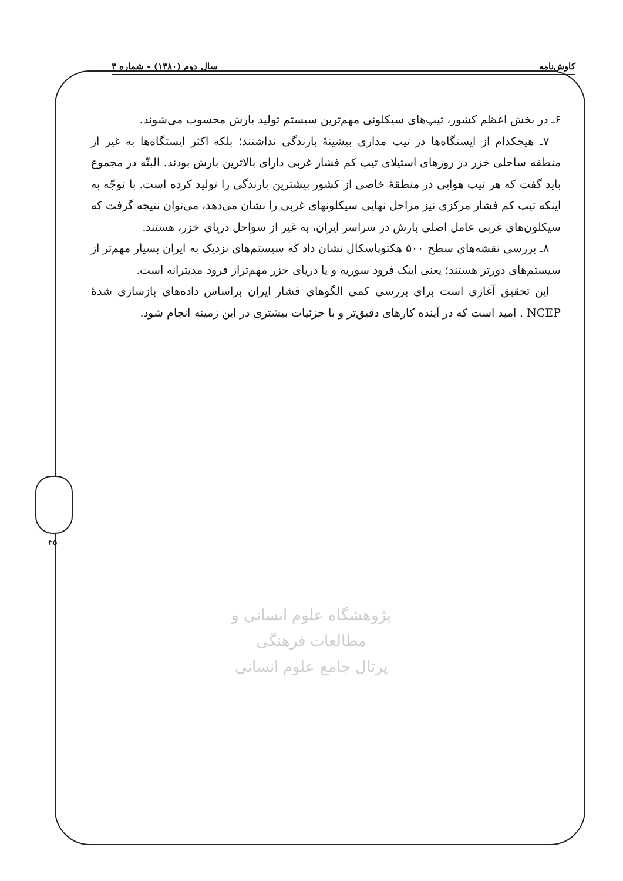کاوش‌نامه سال دوم (۱۳۸۰) - شماره ۳
۴۵
۶ـ در بخش اعظم کشور، تیپ‌های سیکلونی مهم‌ترین سیستم تولید بارش محسوب می‌شوند.
۷ـ هیچکدام از ایستگاه‌ها در تیپ مداری بیشینهٔ بارندگی نداشتند؛ بلکه اکثر ایستگاه‌ها به غیر از منطقه ساحلی خزر در روزهای استیلای تیپ کم فشار غربی دارای بالاترین بارش بودند. البتّه در مجموع باید گفت که هر تیپ هوایی در منطقهٔ خاصی از کشور بیشترین بارندگی را تولید کرده است. با توجّه به اینکه تیپ کم فشار مرکزی نیز مراحل نهایی سیکلونهای غربی را نشان می‌دهد، می‌توان نتیجه گرفت که سیکلون‌های غربی عامل اصلی بارش در سراسر ایران، به غیر از سواحل دریای خزر، هستند.
۸ـ بررسی نقشه‌های سطح ۵۰۰ هکتوپاسکال نشان داد که سیستم‌های نزدیک به ایران بسیار مهم‌تر از سیستم‌های دورتر هستند؛ یعنی اینک فرود سوریه و یا دریای خزر مهم‌تراز فرود مدیترانه است.
این تحقیق آغازی است برای بررسی کمی الگوهای فشار ایران براساس داده‌های بازسازی شدهٔ NCEP . امید است که در آینده کارهای دقیق‌تر و با جزئیات بیشتری در این زمینه انجام شود.
پژوهشگاه علوم انسانی و مطالعات فرهنگی
پرتال جامع علوم انسانی